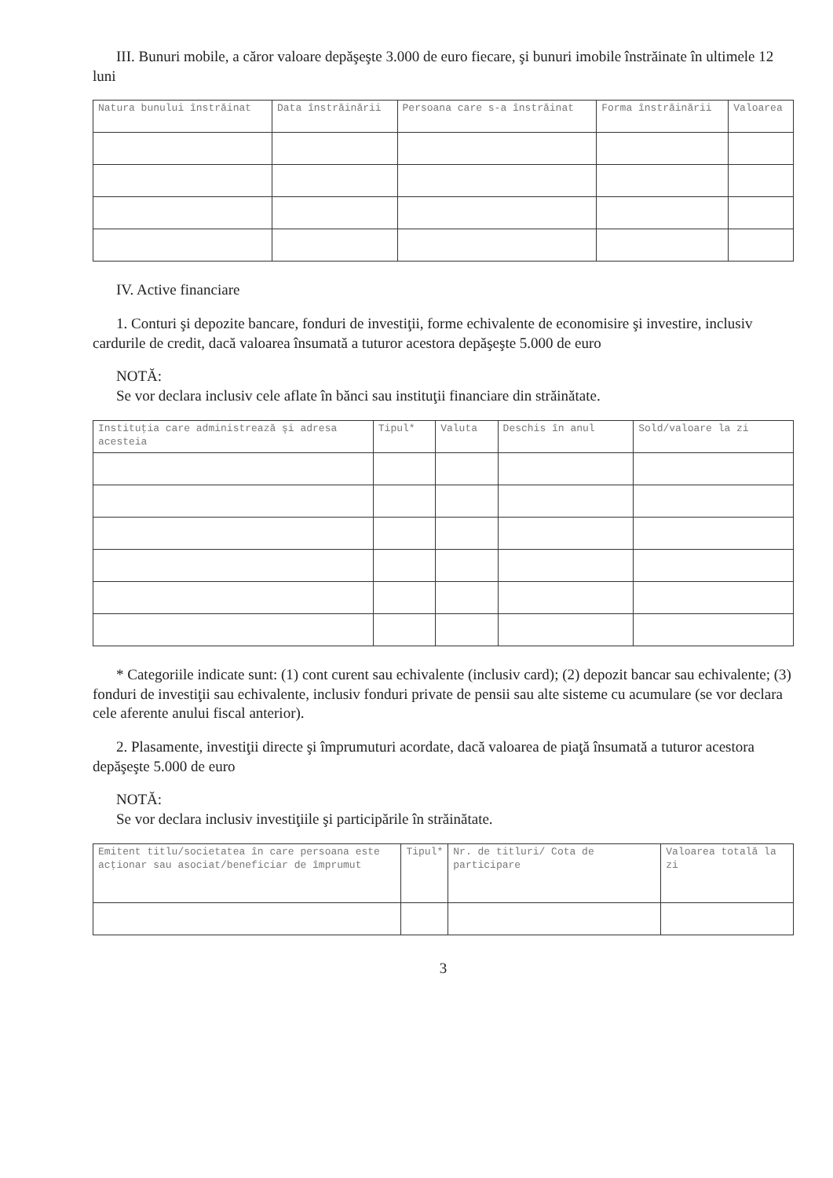III. Bunuri mobile, a căror valoare depăşeşte 3.000 de euro fiecare, şi bunuri imobile înstrăinate în ultimele 12 luni
| Natura bunului înstrăinat | Data înstrăinării | Persoana care s-a înstrăinat | Forma înstrăinării | Valoarea |
| --- | --- | --- | --- | --- |
IV. Active financiare
1. Conturi şi depozite bancare, fonduri de investiţii, forme echivalente de economisire şi investire, inclusiv cardurile de credit, dacă valoarea însumată a tuturor acestora depăşeşte 5.000 de euro
NOTĂ:
Se vor declara inclusiv cele aflate în bănci sau instituţii financiare din străinătate.
| Instituţia care administrează şi adresa acesteia | Tipul* | Valuta | Deschis în anul | Sold/valoare la zi |
| --- | --- | --- | --- | --- |
* Categoriile indicate sunt: (1) cont curent sau echivalente (inclusiv card); (2) depozit bancar sau echivalente; (3) fonduri de investiţii sau echivalente, inclusiv fonduri private de pensii sau alte sisteme cu acumulare (se vor declara cele aferente anului fiscal anterior).
2. Plasamente, investiţii directe şi împrumuturi acordate, dacă valoarea de piaţă însumată a tuturor acestora depăşeşte 5.000 de euro
NOTĂ:
Se vor declara inclusiv investiţiile şi participările în străinătate.
| Emitent titlu/societatea în care persoana este acţionar sau asociat/beneficiar de împrumut | Tipul* | Nr. de titluri/ Cota de participare | Valoarea totală la zi |
| --- | --- | --- | --- |
3